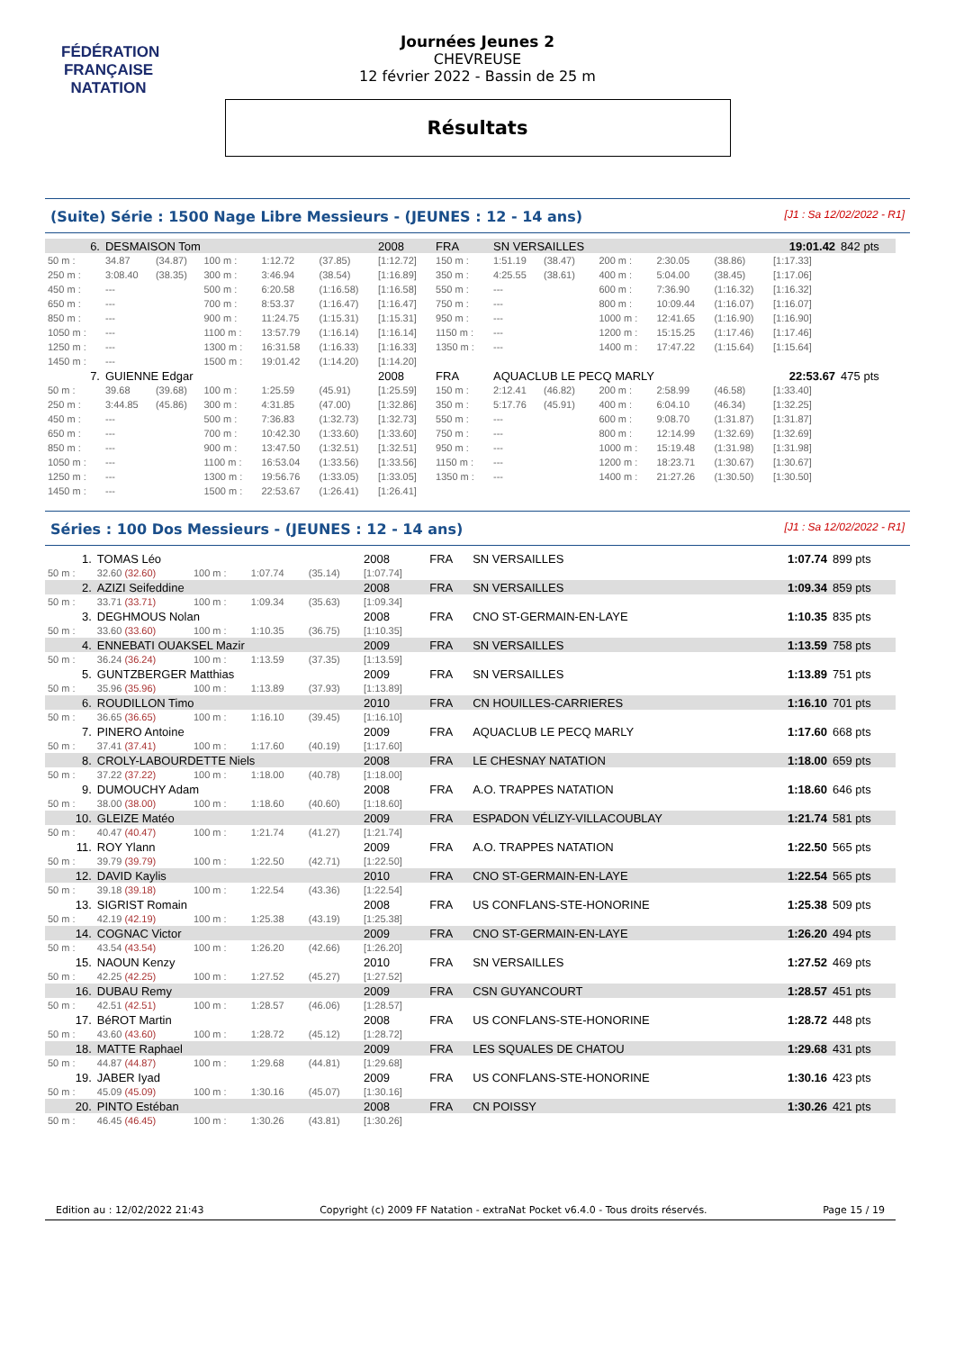FÉDÉRATION FRANÇAISE
NATATION
Journées Jeunes 2
CHEVREUSE
12 février 2022 - Bassin de 25 m
Résultats
(Suite) Série : 1500 Nage Libre Messieurs - (JEUNES : 12 - 14 ans) [J1 : Sa 12/02/2022 - R1]
| 6. | DESMAISON Tom | | | | | 2008 | FRA | SN VERSAILLES | | | | | | 19:01.42 | | 842 pts |
| 50 m : | 34.87 | (34.87) | 100 m : | 1:12.72 | (37.85) | [1:12.72] | 150 m : | 1:51.19 | (38.47) | | 200 m : | 2:30.05 | (38.86) | [1:17.33] | | |
| 250 m : | 3:08.40 | (38.35) | 300 m : | 3:46.94 | (38.54) | [1:16.89] | 350 m : | 4:25.55 | (38.61) | | 400 m : | 5:04.00 | (38.45) | [1:17.06] | | |
| 450 m : | --- | | 500 m : | 6:20.58 | (1:16.58) | [1:16.58] | 550 m : | --- | | | 600 m : | 7:36.90 | (1:16.32) | [1:16.32] | | |
| 650 m : | --- | | 700 m : | 8:53.37 | (1:16.47) | [1:16.47] | 750 m : | --- | | | 800 m : | 10:09.44 | (1:16.07) | [1:16.07] | | |
| 850 m : | --- | | 900 m : | 11:24.75 | (1:15.31) | [1:15.31] | 950 m : | --- | | | 1000 m : | 12:41.65 | (1:16.90) | [1:16.90] | | |
| 1050 m : | --- | | 1100 m : | 13:57.79 | (1:16.14) | [1:16.14] | 1150 m : | --- | | | 1200 m : | 15:15.25 | (1:17.46) | [1:17.46] | | |
| 1250 m : | --- | | 1300 m : | 16:31.58 | (1:16.33) | [1:16.33] | 1350 m : | --- | | | 1400 m : | 17:47.22 | (1:15.64) | [1:15.64] | | |
| 1450 m : | --- | | 1500 m : | 19:01.42 | (1:14.20) | [1:14.20] | | | | | | | | | | |
| 7. | GUIENNE Edgar | | | | | 2008 | FRA | AQUACLUB LE PECQ MARLY | | | | | | 22:53.67 | | 475 pts |
| 50 m : | 39.68 | (39.68) | 100 m : | 1:25.59 | (45.91) | [1:25.59] | 150 m : | 2:12.41 | (46.82) | | 200 m : | 2:58.99 | (46.58) | [1:33.40] | | |
| 250 m : | 3:44.85 | (45.86) | 300 m : | 4:31.85 | (47.00) | [1:32.86] | 350 m : | 5:17.76 | (45.91) | | 400 m : | 6:04.10 | (46.34) | [1:32.25] | | |
| 450 m : | --- | | 500 m : | 7:36.83 | (1:32.73) | [1:32.73] | 550 m : | --- | | | 600 m : | 9:08.70 | (1:31.87) | [1:31.87] | | |
| 650 m : | --- | | 700 m : | 10:42.30 | (1:33.60) | [1:33.60] | 750 m : | --- | | | 800 m : | 12:14.99 | (1:32.69) | [1:32.69] | | |
| 850 m : | --- | | 900 m : | 13:47.50 | (1:32.51) | [1:32.51] | 950 m : | --- | | | 1000 m : | 15:19.48 | (1:31.98) | [1:31.98] | | |
| 1050 m : | --- | | 1100 m : | 16:53.04 | (1:33.56) | [1:33.56] | 1150 m : | --- | | | 1200 m : | 18:23.71 | (1:30.67) | [1:30.67] | | |
| 1250 m : | --- | | 1300 m : | 19:56.76 | (1:33.05) | [1:33.05] | 1350 m : | --- | | | 1400 m : | 21:27.26 | (1:30.50) | [1:30.50] | | |
| 1450 m : | --- | | 1500 m : | 22:53.67 | (1:26.41) | [1:26.41] | | | | | | | | | | |
Séries : 100 Dos Messieurs - (JEUNES : 12 - 14 ans) [J1 : Sa 12/02/2022 - R1]
| 1. | TOMAS Léo | | | | 2008 | FRA | SN VERSAILLES | 1:07.74 | 899 pts |
| 50 m : | 32.60 (32.60) | 100 m : | 1:07.74 | (35.14) | [1:07.74] | | | | |
| 2. | AZIZI Seifeddine | | | | 2008 | FRA | SN VERSAILLES | 1:09.34 | 859 pts |
| 50 m : | 33.71 (33.71) | 100 m : | 1:09.34 | (35.63) | [1:09.34] | | | | |
| 3. | DEGHMOUS Nolan | | | | 2008 | FRA | CNO ST-GERMAIN-EN-LAYE | 1:10.35 | 835 pts |
| 50 m : | 33.60 (33.60) | 100 m : | 1:10.35 | (36.75) | [1:10.35] | | | | |
| 4. | ENNEBATI OUAKSEL Mazir | | | | 2009 | FRA | SN VERSAILLES | 1:13.59 | 758 pts |
| 50 m : | 36.24 (36.24) | 100 m : | 1:13.59 | (37.35) | [1:13.59] | | | | |
| 5. | GUNTZBERGER Matthias | | | | 2009 | FRA | SN VERSAILLES | 1:13.89 | 751 pts |
| 50 m : | 35.96 (35.96) | 100 m : | 1:13.89 | (37.93) | [1:13.89] | | | | |
| 6. | ROUDILLON Timo | | | | 2010 | FRA | CN HOUILLES-CARRIERES | 1:16.10 | 701 pts |
| 50 m : | 36.65 (36.65) | 100 m : | 1:16.10 | (39.45) | [1:16.10] | | | | |
| 7. | PINERO Antoine | | | | 2009 | FRA | AQUACLUB LE PECQ MARLY | 1:17.60 | 668 pts |
| 50 m : | 37.41 (37.41) | 100 m : | 1:17.60 | (40.19) | [1:17.60] | | | | |
| 8. | CROLY-LABOURDETTE Niels | | | | 2008 | FRA | LE CHESNAY NATATION | 1:18.00 | 659 pts |
| 50 m : | 37.22 (37.22) | 100 m : | 1:18.00 | (40.78) | [1:18.00] | | | | |
| 9. | DUMOUCHY Adam | | | | 2008 | FRA | A.O. TRAPPES NATATION | 1:18.60 | 646 pts |
| 50 m : | 38.00 (38.00) | 100 m : | 1:18.60 | (40.60) | [1:18.60] | | | | |
| 10. | GLEIZE Matéo | | | | 2009 | FRA | ESPADON VÉLIZY-VILLACOUBLAY | 1:21.74 | 581 pts |
| 50 m : | 40.47 (40.47) | 100 m : | 1:21.74 | (41.27) | [1:21.74] | | | | |
| 11. | ROY Ylann | | | | 2009 | FRA | A.O. TRAPPES NATATION | 1:22.50 | 565 pts |
| 50 m : | 39.79 (39.79) | 100 m : | 1:22.50 | (42.71) | [1:22.50] | | | | |
| 12. | DAVID Kaylis | | | | 2010 | FRA | CNO ST-GERMAIN-EN-LAYE | 1:22.54 | 565 pts |
| 50 m : | 39.18 (39.18) | 100 m : | 1:22.54 | (43.36) | [1:22.54] | | | | |
| 13. | SIGRIST Romain | | | | 2008 | FRA | US CONFLANS-STE-HONORINE | 1:25.38 | 509 pts |
| 50 m : | 42.19 (42.19) | 100 m : | 1:25.38 | (43.19) | [1:25.38] | | | | |
| 14. | COGNAC Victor | | | | 2009 | FRA | CNO ST-GERMAIN-EN-LAYE | 1:26.20 | 494 pts |
| 50 m : | 43.54 (43.54) | 100 m : | 1:26.20 | (42.66) | [1:26.20] | | | | |
| 15. | NAOUN Kenzy | | | | 2010 | FRA | SN VERSAILLES | 1:27.52 | 469 pts |
| 50 m : | 42.25 (42.25) | 100 m : | 1:27.52 | (45.27) | [1:27.52] | | | | |
| 16. | DUBAU Remy | | | | 2009 | FRA | CSN GUYANCOURT | 1:28.57 | 451 pts |
| 50 m : | 42.51 (42.51) | 100 m : | 1:28.57 | (46.06) | [1:28.57] | | | | |
| 17. | BéROT Martin | | | | 2008 | FRA | US CONFLANS-STE-HONORINE | 1:28.72 | 448 pts |
| 50 m : | 43.60 (43.60) | 100 m : | 1:28.72 | (45.12) | [1:28.72] | | | | |
| 18. | MATTE Raphael | | | | 2009 | FRA | LES SQUALES DE CHATOU | 1:29.68 | 431 pts |
| 50 m : | 44.87 (44.87) | 100 m : | 1:29.68 | (44.81) | [1:29.68] | | | | |
| 19. | JABER Iyad | | | | 2009 | FRA | US CONFLANS-STE-HONORINE | 1:30.16 | 423 pts |
| 50 m : | 45.09 (45.09) | 100 m : | 1:30.16 | (45.07) | [1:30.16] | | | | |
| 20. | PINTO Estéban | | | | 2008 | FRA | CN POISSY | 1:30.26 | 421 pts |
| 50 m : | 46.45 (46.45) | 100 m : | 1:30.26 | (43.81) | [1:30.26] | | | | |
Edition au : 12/02/2022 21:43 Copyright (c) 2009 FF Natation - extraNat Pocket v6.4.0 - Tous droits réservés. Page 15 / 19